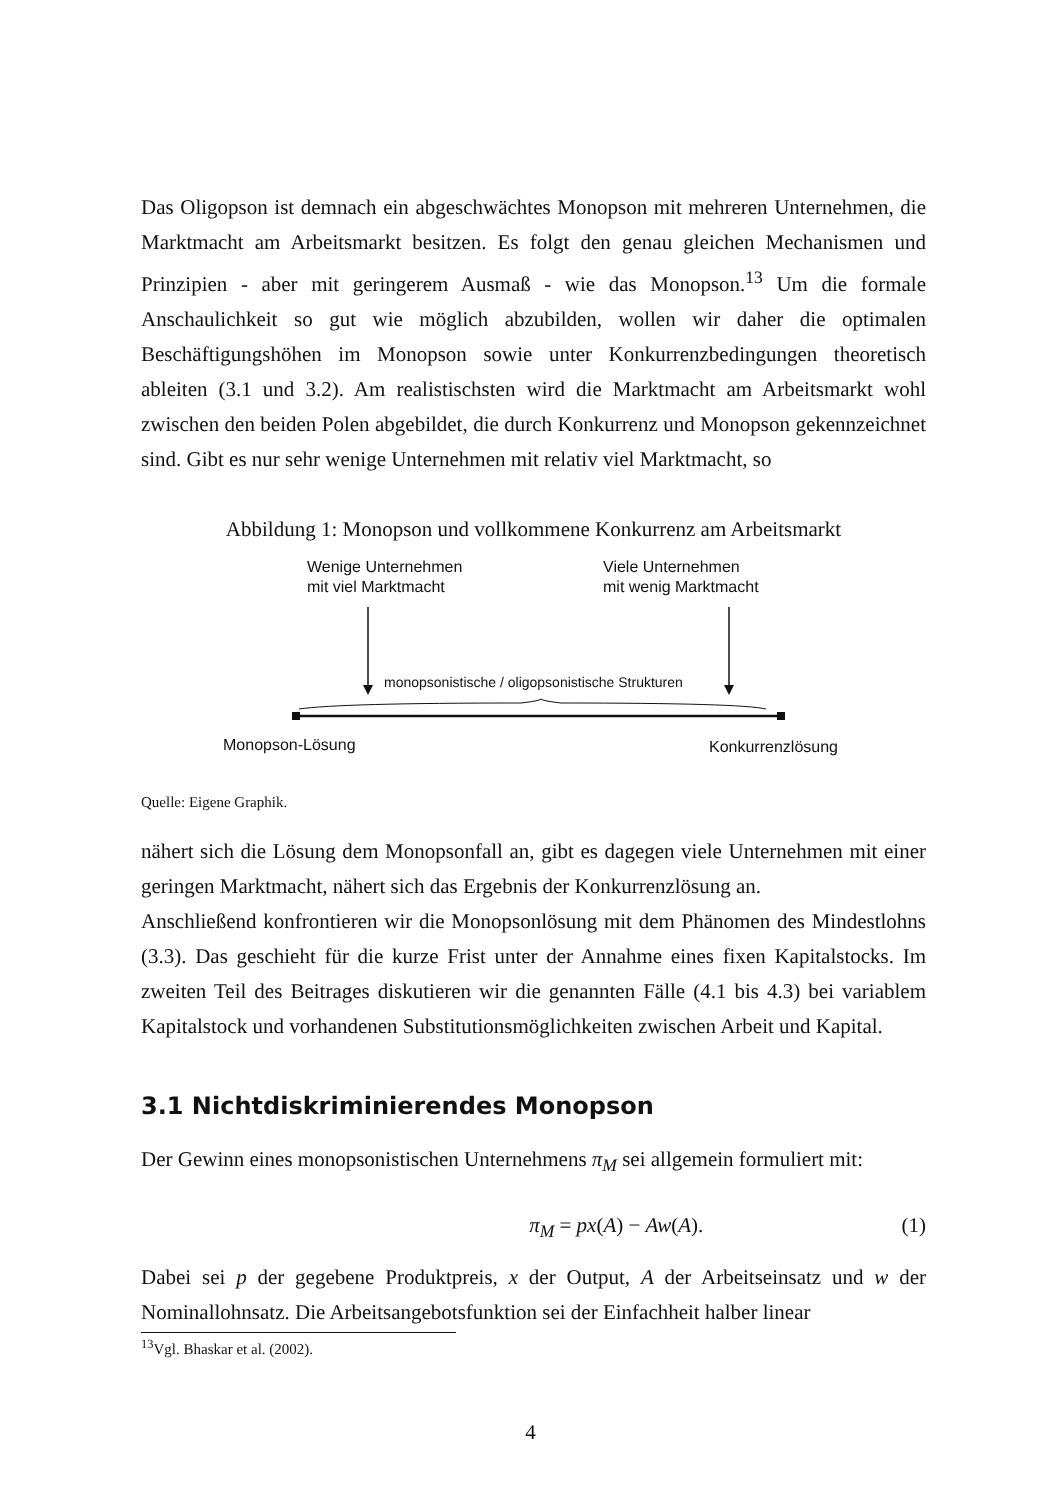Das Oligopson ist demnach ein abgeschwächtes Monopson mit mehreren Unternehmen, die Marktmacht am Arbeitsmarkt besitzen. Es folgt den genau gleichen Mechanismen und Prinzipien - aber mit geringerem Ausmaß - wie das Monopson.<sup>13</sup> Um die formale Anschaulichkeit so gut wie möglich abzubilden, wollen wir daher die optimalen Beschäftigungshöhen im Monopson sowie unter Konkurrenzbedingungen theoretisch ableiten (3.1 und 3.2). Am realistischsten wird die Marktmacht am Arbeitsmarkt wohl zwischen den beiden Polen abgebildet, die durch Konkurrenz und Monopson gekennzeichnet sind. Gibt es nur sehr wenige Unternehmen mit relativ viel Marktmacht, so
Abbildung 1: Monopson und vollkommene Konkurrenz am Arbeitsmarkt
Wenige Unternehmen
mit viel Marktmacht
Viele Unternehmen
mit wenig Marktmacht
monopsonistische / oligopsonistische Strukturen
Monopson-Lösung Konkurrenzlösung
Quelle: Eigene Graphik.
nähert sich die Lösung dem Monopsonfall an, gibt es dagegen viele Unternehmen mit einer geringen Marktmacht, nähert sich das Ergebnis der Konkurrenzlösung an.
Anschließend konfrontieren wir die Monopsonlösung mit dem Phänomen des Mindestlohns (3.3). Das geschieht für die kurze Frist unter der Annahme eines fixen Kapitalstocks. Im zweiten Teil des Beitrages diskutieren wir die genannten Fälle (4.1 bis 4.3) bei variablem Kapitalstock und vorhandenen Substitutionsmöglichkeiten zwischen Arbeit und Kapital.
3.1 Nichtdiskriminierendes Monopson
Der Gewinn eines monopsonistischen Unternehmens π<sub>M</sub> sei allgemein formuliert mit:
π<sub>M</sub> = px(A) − Aw(A). (1)
Dabei sei p der gegebene Produktpreis, x der Output, A der Arbeitseinsatz und w der Nominallohnsatz. Die Arbeitsangebotsfunktion sei der Einfachheit halber linear
<sup>13</sup> Vgl. Bhaskar et al. (2002).
4